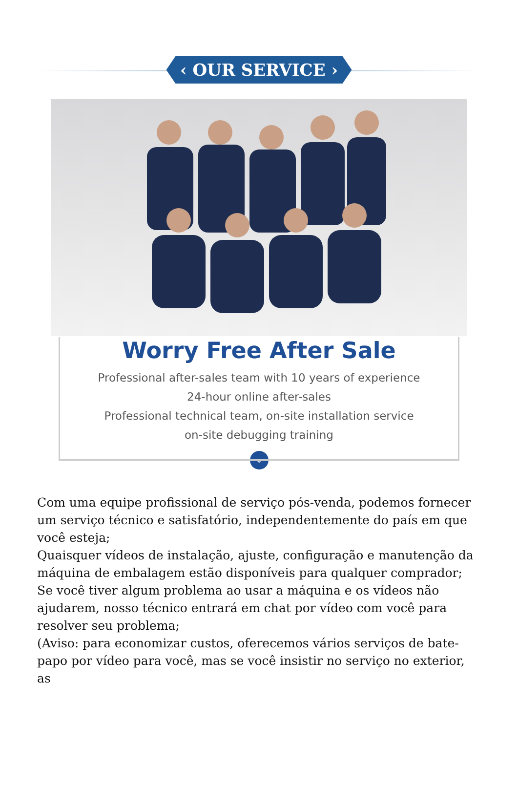‹ OUR SERVICE ›
Worry Free After Sale
Professional after-sales team with 10 years of experience
24-hour online after-sales
Professional technical team, on-site installation service
on-site debugging training
⌄
Com uma equipe profissional de serviço pós-venda, podemos fornecer um serviço técnico e satisfatório, independentemente do país em que você esteja;
Quaisquer vídeos de instalação, ajuste, configuração e manutenção da máquina de embalagem estão disponíveis para qualquer comprador;
Se você tiver algum problema ao usar a máquina e os vídeos não ajudarem, nosso técnico entrará em chat por vídeo com você para resolver seu problema;
(Aviso: para economizar custos, oferecemos vários serviços de bate-papo por vídeo para você, mas se você insistir no serviço no exterior, as